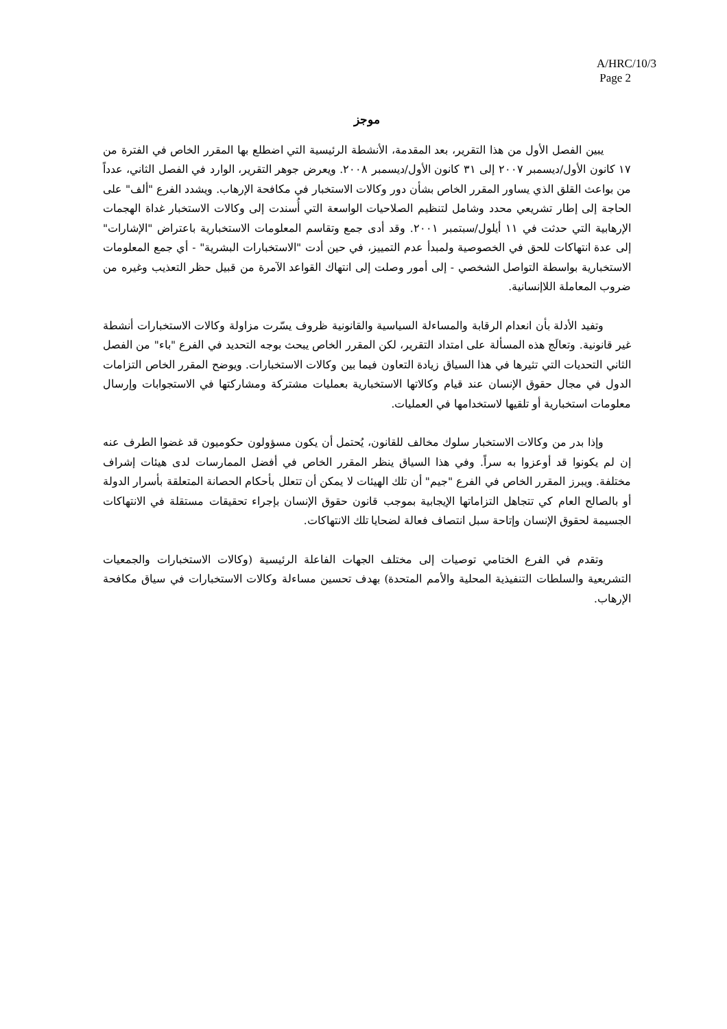A/HRC/10/3
Page 2
موجز
يبين الفصل الأول من هذا التقرير، بعد المقدمة، الأنشطة الرئيسية التي اضطلع بها المقرر الخاص في الفترة من ١٧ كانون الأول/ديسمبر ٢٠٠٧ إلى ٣١ كانون الأول/ديسمبر ٢٠٠٨. ويعرض جوهر التقرير، الوارد في الفصل الثاني، عدداً من بواعث القلق الذي يساور المقرر الخاص بشأن دور وكالات الاستخبار في مكافحة الإرهاب. ويشدد الفرع "ألف" على الحاجة إلى إطار تشريعي محدد وشامل لتنظيم الصلاحيات الواسعة التي أُسندت إلى وكالات الاستخبار غداة الهجمات الإرهابية التي حدثت في ١١ أيلول/سبتمبر ٢٠٠١. وقد أدى جمع وتقاسم المعلومات الاستخبارية باعتراض "الإشارات" إلى عدة انتهاكات للحق في الخصوصية ولمبدأ عدم التمييز، في حين أدت "الاستخبارات البشرية" - أي جمع المعلومات الاستخبارية بواسطة التواصل الشخصي - إلى أمور وصلت إلى انتهاك القواعد الآمرة من قبيل حظر التعذيب وغيره من ضروب المعاملة اللاإنسانية.
وتفيد الأدلة بأن انعدام الرقابة والمساءلة السياسية والقانونية ظروف يسّرت مزاولة وكالات الاستخبارات أنشطة غير قانونية. وتعالَج هذه المسألة على امتداد التقرير، لكن المقرر الخاص يبحث بوجه التحديد في الفرع "باء" من الفصل الثاني التحديات التي تثيرها في هذا السياق زيادة التعاون فيما بين وكالات الاستخبارات. ويوضح المقرر الخاص التزامات الدول في مجال حقوق الإنسان عند قيام وكالاتها الاستخبارية بعمليات مشتركة ومشاركتها في الاستجوابات وإرسال معلومات استخبارية أو تلقيها لاستخدامها في العمليات.
وإذا بدر من وكالات الاستخبار سلوك مخالف للقانون، يُحتمل أن يكون مسؤولون حكوميون قد غضوا الطرف عنه إن لم يكونوا قد أوعزوا به سراً. وفي هذا السياق ينظر المقرر الخاص في أفضل الممارسات لدى هيئات إشراف مختلفة. ويبرز المقرر الخاص في الفرع "جيم" أن تلك الهيئات لا يمكن أن تتعلل بأحكام الحصانة المتعلقة بأسرار الدولة أو بالصالح العام كي تتجاهل التزاماتها الإيجابية بموجب قانون حقوق الإنسان بإجراء تحقيقات مستقلة في الانتهاكات الجسيمة لحقوق الإنسان وإتاحة سبل انتصاف فعالة لضحايا تلك الانتهاكات.
وتقدم في الفرع الختامي توصيات إلى مختلف الجهات الفاعلة الرئيسية (وكالات الاستخبارات والجمعيات التشريعية والسلطات التنفيذية المحلية والأمم المتحدة) بهدف تحسين مساءلة وكالات الاستخبارات في سياق مكافحة الإرهاب.